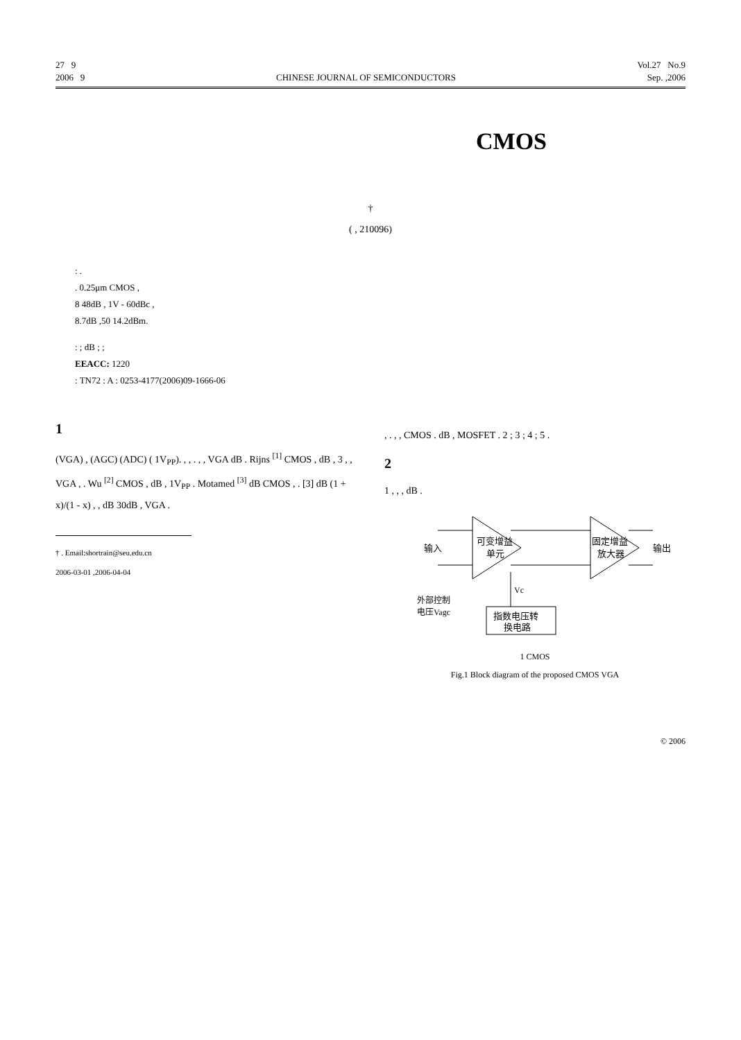27 9 Vol.27 No.9
2006 9 CHINESE JOURNAL OF SEMICONDUCTORS Sep. ,2006
CMOS
†
( , 210096)
: .
. 0.25μm CMOS ,
8 48dB , 1V - 60dBc ,
8.7dB ,50 14.2dBm.
: ; dB ; ;
EEACC: 1220
: TN72 : A : 0253-4177(2006)09-1666-06
1
(VGA) , (AGC) (ADC) ( 1V<sub>PP</sub>). , , . , , VGA dB . Rijns <sup>[1]</sup> CMOS , dB , 3 , , VGA , . Wu <sup>[2]</sup> CMOS , dB , 1V<sub>PP</sub> . Motamed <sup>[3]</sup> dB CMOS , . [3] dB (1 + x)/(1 - x) , , dB 30dB , VGA .
† . Email:shortrain@seu.edu.cn
2006-03-01 ,2006-04-04
, . , , CMOS . dB , MOSFET . 2 ; 3 ; 4 ; 5 .
2
1 , , , dB .
输入
可变增益
单元
固定增益
放大器
输出
Vc
外部控制
电压Vagc
指数电压转
换电路
1 CMOS
Fig.1 Block diagram of the proposed CMOS VGA
© 2006